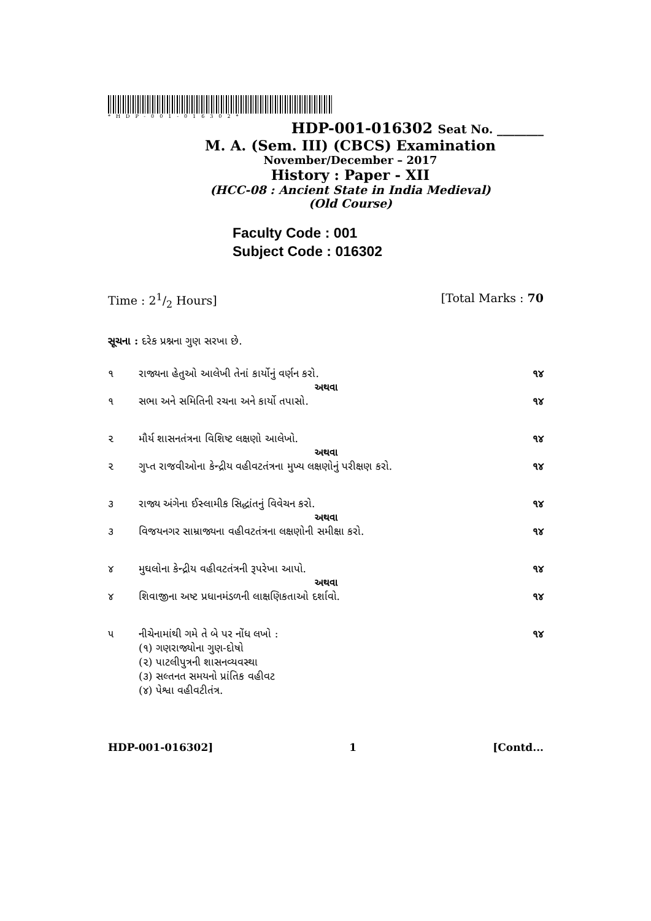*HDP-001-016302*
HDP-001-016302 Seat No. ________
M. A. (Sem. III) (CBCS) Examination
November/December – 2017
History : Paper - XII
(HCC-08 : Ancient State in India Medieval)
(Old Course)
Faculty Code : 001
Subject Code : 016302
Time : 21/2 Hours] [Total Marks : 70
સૂચના : દરેક પ્રશ્નના ગુણ સરખા છે.
૧ રાજ્યના હેતુઓ આલેખી તેનાં કાર્યોનું વર્ણન કરો. ૧૪
અથવા
૧ સભા અને સમિતિની રચના અને કાર્યો તપાસો. ૧૪
૨ મૌર્ય શાસનતંત્રના વિશિષ્ટ લક્ષણો આલેખો. ૧૪
અથવા
૨ ગુપ્ત રાજવીઓના કેન્દ્રીય વહીવટતંત્રના મુખ્ય લક્ષણોનું પરીક્ષણ કરો. ૧૪
૩ રાજ્ય અંગેના ઈસ્લામીક સિદ્ધાંતનું વિવેચન કરો. ૧૪
અથવા
૩ વિજયનગર સામ્રાજ્યના વહીવટતંત્રના લક્ષણોની સમીક્ષા કરો. ૧૪
૪ મુઘલોના કેન્દ્રીય વહીવટતંત્રની રૂપરેખા આપો. ૧૪
અથવા
૪ શિવાજીના અષ્ટ પ્રધાનમંડળની લાક્ષણિકતાઓ દર્શાવો. ૧૪
૫ નીચેનામાંથી ગમે તે બે પર નોંધ લખો :
(૧) ગણરાજ્યોના ગુણ-દોષો
(૨) પાટલીપુત્રની શાસનવ્યવસ્થા
(૩) સલ્તનત સમયનો પ્રાંતિક વહીવટ
(૪) પેશ્વા વહીવટીતંત્ર. ૧૪
HDP-001-016302] 1 [Contd...